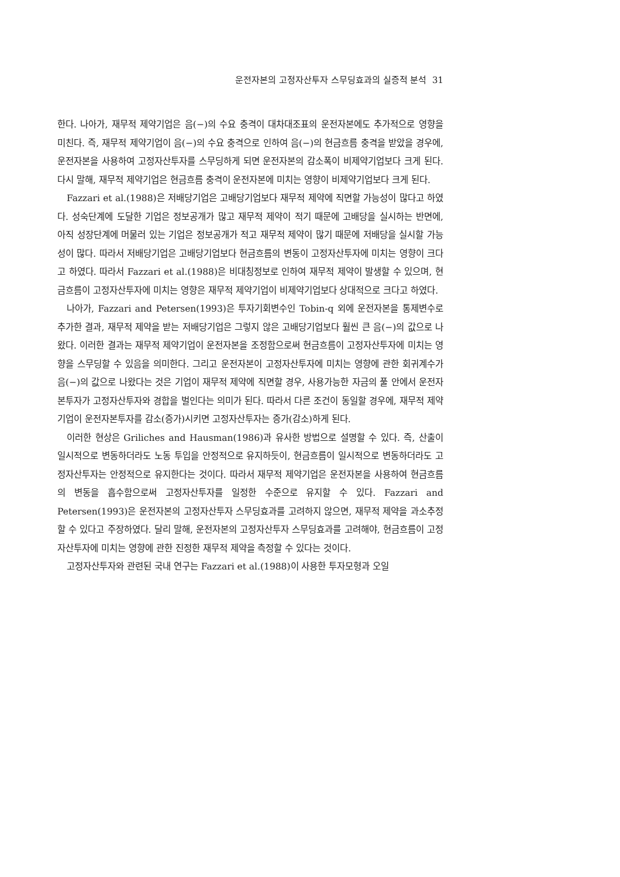운전자본의 고정자산투자 스무딩효과의 실증적 분석 31
한다. 나아가, 재무적 제약기업은 음(−)의 수요 충격이 대차대조표의 운전자본에도 추가적으로 영향을 미친다. 즉, 재무적 제약기업이 음(−)의 수요 충격으로 인하여 음(−)의 현금흐름 충격을 받았을 경우에, 운전자본을 사용하여 고정자산투자를 스무딩하게 되면 운전자본의 감소폭이 비제약기업보다 크게 된다. 다시 말해, 재무적 제약기업은 현금흐름 충격이 운전자본에 미치는 영향이 비제약기업보다 크게 된다.
Fazzari et al.(1988)은 저배당기업은 고배당기업보다 재무적 제약에 직면할 가능성이 많다고 하였다. 성숙단계에 도달한 기업은 정보공개가 많고 재무적 제약이 적기 때문에 고배당을 실시하는 반면에, 아직 성장단계에 머물러 있는 기업은 정보공개가 적고 재무적 제약이 많기 때문에 저배당을 실시할 가능성이 많다. 따라서 저배당기업은 고배당기업보다 현금흐름의 변동이 고정자산투자에 미치는 영향이 크다고 하였다. 따라서 Fazzari et al.(1988)은 비대칭정보로 인하여 재무적 제약이 발생할 수 있으며, 현금흐름이 고정자산투자에 미치는 영향은 재무적 제약기업이 비제약기업보다 상대적으로 크다고 하였다.
나아가, Fazzari and Petersen(1993)은 투자기회변수인 Tobin-q 외에 운전자본을 통제변수로 추가한 결과, 재무적 제약을 받는 저배당기업은 그렇지 않은 고배당기업보다 훨씬 큰 음(−)의 값으로 나왔다. 이러한 결과는 재무적 제약기업이 운전자본을 조정함으로써 현금흐름이 고정자산투자에 미치는 영향을 스무딩할 수 있음을 의미한다. 그리고 운전자본이 고정자산투자에 미치는 영향에 관한 회귀계수가 음(−)의 값으로 나왔다는 것은 기업이 재무적 제약에 직면할 경우, 사용가능한 자금의 풀 안에서 운전자본투자가 고정자산투자와 경합을 벌인다는 의미가 된다. 따라서 다른 조건이 동일할 경우에, 재무적 제약기업이 운전자본투자를 감소(증가)시키면 고정자산투자는 증가(감소)하게 된다.
이러한 현상은 Griliches and Hausman(1986)과 유사한 방법으로 설명할 수 있다. 즉, 산출이 일시적으로 변동하더라도 노동 투입을 안정적으로 유지하듯이, 현금흐름이 일시적으로 변동하더라도 고정자산투자는 안정적으로 유지한다는 것이다. 따라서 재무적 제약기업은 운전자본을 사용하여 현금흐름의 변동을 흡수함으로써 고정자산투자를 일정한 수준으로 유지할 수 있다. Fazzari and Petersen(1993)은 운전자본의 고정자산투자 스무딩효과를 고려하지 않으면, 재무적 제약을 과소추정 할 수 있다고 주장하였다. 달리 말해, 운전자본의 고정자산투자 스무딩효과를 고려해야, 현금흐름이 고정자산투자에 미치는 영향에 관한 진정한 재무적 제약을 측정할 수 있다는 것이다.
고정자산투자와 관련된 국내 연구는 Fazzari et al.(1988)이 사용한 투자모형과 오일